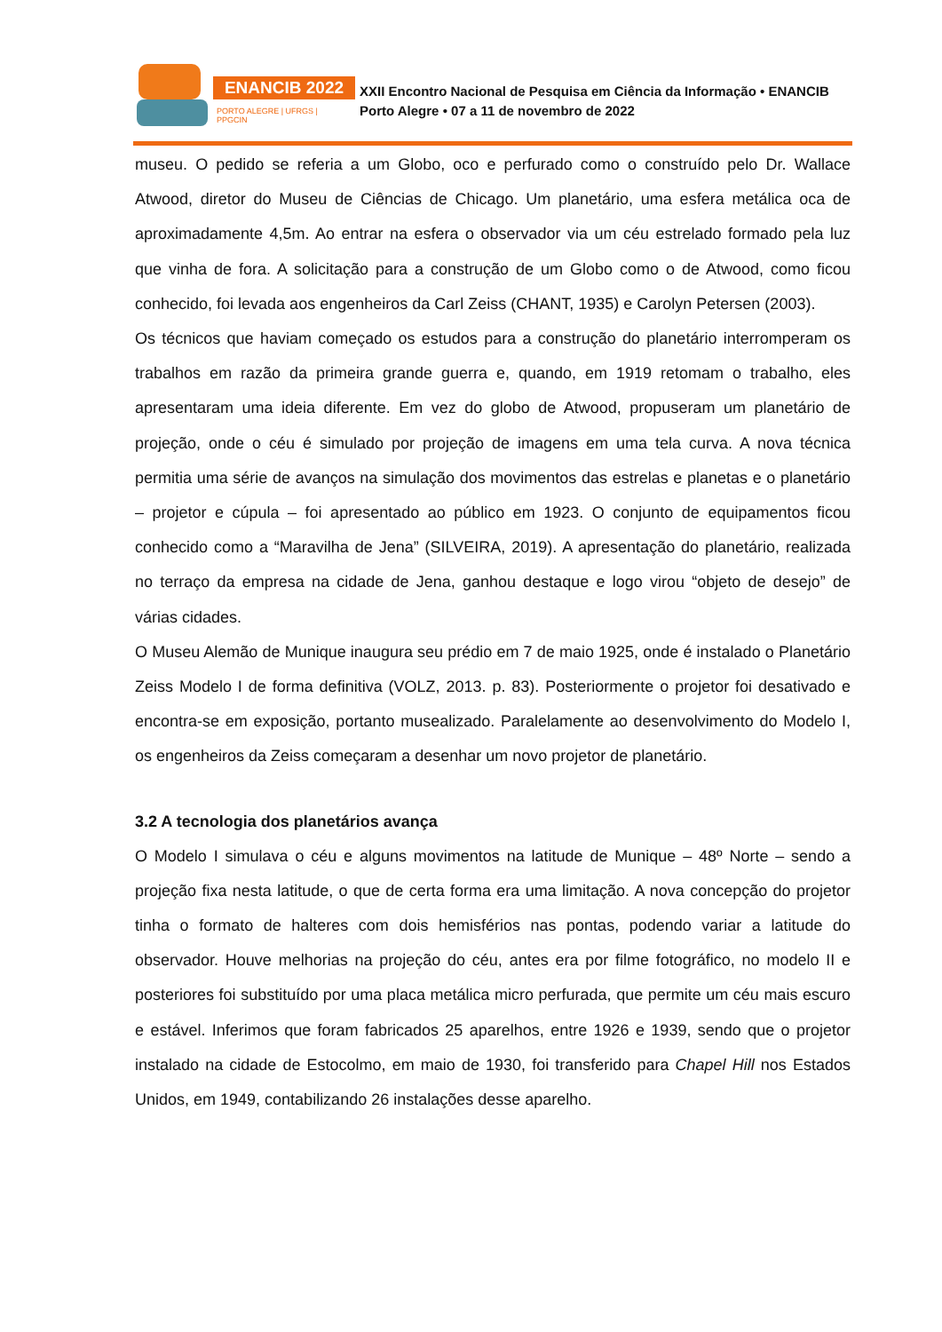ENANCIB 2022
PORTO ALEGRE | UFRGS | PPGCIN
XXII Encontro Nacional de Pesquisa em Ciência da Informação • ENANCIB
Porto Alegre • 07 a 11 de novembro de 2022
museu. O pedido se referia a um Globo, oco e perfurado como o construído pelo Dr. Wallace Atwood, diretor do Museu de Ciências de Chicago. Um planetário, uma esfera metálica oca de aproximadamente 4,5m. Ao entrar na esfera o observador via um céu estrelado formado pela luz que vinha de fora. A solicitação para a construção de um Globo como o de Atwood, como ficou conhecido, foi levada aos engenheiros da Carl Zeiss (CHANT, 1935) e Carolyn Petersen (2003).
Os técnicos que haviam começado os estudos para a construção do planetário interromperam os trabalhos em razão da primeira grande guerra e, quando, em 1919 retomam o trabalho, eles apresentaram uma ideia diferente. Em vez do globo de Atwood, propuseram um planetário de projeção, onde o céu é simulado por projeção de imagens em uma tela curva. A nova técnica permitia uma série de avanços na simulação dos movimentos das estrelas e planetas e o planetário – projetor e cúpula – foi apresentado ao público em 1923. O conjunto de equipamentos ficou conhecido como a “Maravilha de Jena” (SILVEIRA, 2019). A apresentação do planetário, realizada no terraço da empresa na cidade de Jena, ganhou destaque e logo virou “objeto de desejo” de várias cidades.
O Museu Alemão de Munique inaugura seu prédio em 7 de maio 1925, onde é instalado o Planetário Zeiss Modelo I de forma definitiva (VOLZ, 2013. p. 83). Posteriormente o projetor foi desativado e encontra-se em exposição, portanto musealizado. Paralelamente ao desenvolvimento do Modelo I, os engenheiros da Zeiss começaram a desenhar um novo projetor de planetário.
3.2 A tecnologia dos planetários avança
O Modelo I simulava o céu e alguns movimentos na latitude de Munique – 48º Norte – sendo a projeção fixa nesta latitude, o que de certa forma era uma limitação. A nova concepção do projetor tinha o formato de halteres com dois hemisférios nas pontas, podendo variar a latitude do observador. Houve melhorias na projeção do céu, antes era por filme fotográfico, no modelo II e posteriores foi substituído por uma placa metálica micro perfurada, que permite um céu mais escuro e estável. Inferimos que foram fabricados 25 aparelhos, entre 1926 e 1939, sendo que o projetor instalado na cidade de Estocolmo, em maio de 1930, foi transferido para Chapel Hill nos Estados Unidos, em 1949, contabilizando 26 instalações desse aparelho.